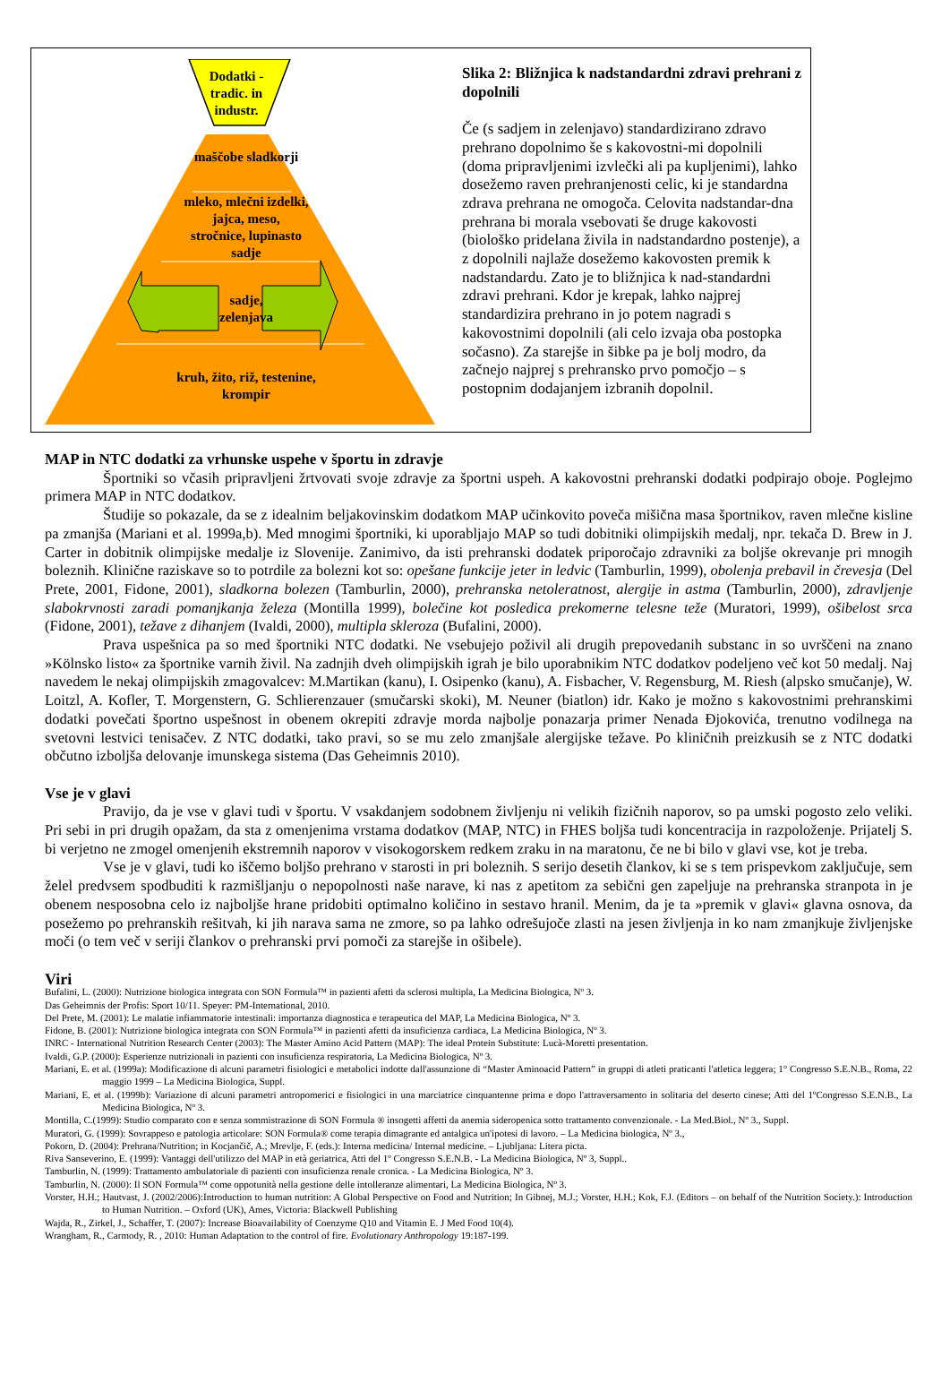Dodatki - tradic. in industr.
maščobe sladkorji
mleko, mlečni izdelki, jajca, meso, stročnice, lupinasto sadje
sadje, zelenjava
kruh, žito, riž, testenine, krompir
Slika 2: Bližnjica k nadstandardni zdravi prehrani z dopolnili
Če (s sadjem in zelenjavo) standardizirano zdravo prehrano dopolnimo še s kakovostni-mi dopolnili (doma pripravljenimi izvlečki ali pa kupljenimi), lahko dosežemo raven prehranjenosti celic, ki je standardna zdrava prehrana ne omogoča. Celovita nadstandar-dna prehrana bi morala vsebovati še druge kakovosti (biološko pridelana živila in nadstandardno postenje), a z dopolnili najlaže dosežemo kakovosten premik k nadstandardu. Zato je to bližnjica k nad-standardni zdravi prehrani. Kdor je krepak, lahko najprej standardizira prehrano in jo potem nagradi s kakovostnimi dopolnili (ali celo izvaja oba postopka sočasno). Za starejše in šibke pa je bolj modro, da začnejo najprej s prehransko prvo pomočjo – s postopnim dodajanjem izbranih dopolnil.
MAP in NTC dodatki za vrhunske uspehe v športu in zdravje
Športniki so včasih pripravljeni žrtvovati svoje zdravje za športni uspeh. A kakovostni prehranski dodatki podpirajo oboje. Poglejmo primera MAP in NTC dodatkov.
Študije so pokazale, da se z idealnim beljakovinskim dodatkom MAP učinkovito poveča mišična masa športnikov, raven mlečne kisline pa zmanjša (Mariani et al. 1999a,b). Med mnogimi športniki, ki uporabljajo MAP so tudi dobitniki olimpijskih medalj, npr. tekača D. Brew in J. Carter in dobitnik olimpijske medalje iz Slovenije. Zanimivo, da isti prehranski dodatek priporočajo zdravniki za boljše okrevanje pri mnogih boleznih. Klinične raziskave so to potrdile za bolezni kot so: opešane funkcije jeter in ledvic (Tamburlin, 1999), obolenja prebavil in črevesja (Del Prete, 2001, Fidone, 2001), sladkorna bolezen (Tamburlin, 2000), prehranska netoleratnost, alergije in astma (Tamburlin, 2000), zdravljenje slabokrvnosti zaradi pomanjkanja železa (Montilla 1999), bolečine kot posledica prekomerne telesne teže (Muratori, 1999), ošibelost srca (Fidone, 2001), težave z dihanjem (Ivaldi, 2000), multipla skleroza (Bufalini, 2000).
Prava uspešnica pa so med športniki NTC dodatki. Ne vsebujejo poživil ali drugih prepovedanih substanc in so uvrščeni na znano »Kölnsko listo« za športnike varnih živil. Na zadnjih dveh olimpijskih igrah je bilo uporabnikim NTC dodatkov podeljeno več kot 50 medalj. Naj navedem le nekaj olimpijskih zmagovalcev: M.Martikan (kanu), I. Osipenko (kanu), A. Fisbacher, V. Regensburg, M. Riesh (alpsko smučanje), W. Loitzl, A. Kofler, T. Morgenstern, G. Schlierenzauer (smučarski skoki), M. Neuner (biatlon) idr. Kako je možno s kakovostnimi prehranskimi dodatki povečati športno uspešnost in obenem okrepiti zdravje morda najbolje ponazarja primer Nenada Đjokovića, trenutno vodilnega na svetovni lestvici tenisačev. Z NTC dodatki, tako pravi, so se mu zelo zmanjšale alergijske težave. Po kliničnih preizkusih se z NTC dodatki občutno izboljša delovanje imunskega sistema (Das Geheimnis 2010).
Vse je v glavi
Pravijo, da je vse v glavi tudi v športu. V vsakdanjem sodobnem življenju ni velikih fizičnih naporov, so pa umski pogosto zelo veliki. Pri sebi in pri drugih opažam, da sta z omenjenima vrstama dodatkov (MAP, NTC) in FHES boljša tudi koncentracija in razpoloženje. Prijatelj S. bi verjetno ne zmogel omenjenih ekstremnih naporov v visokogorskem redkem zraku in na maratonu, če ne bi bilo v glavi vse, kot je treba.
Vse je v glavi, tudi ko iščemo boljšo prehrano v starosti in pri boleznih. S serijo desetih člankov, ki se s tem prispevkom zaključuje, sem želel predvsem spodbuditi k razmišljanju o nepopolnosti naše narave, ki nas z apetitom za sebični gen zapeljuje na prehranska stranpota in je obenem nesposobna celo iz najboljše hrane pridobiti optimalno količino in sestavo hranil. Menim, da je ta »premik v glavi« glavna osnova, da posežemo po prehranskih rešitvah, ki jih narava sama ne zmore, so pa lahko odrešujoče zlasti na jesen življenja in ko nam zmanjkuje življenjske moči (o tem več v seriji člankov o prehranski prvi pomoči za starejše in ošibele).
Viri
Bufalini, L. (2000): Nutrizione biologica integrata con SON Formula™ in pazienti afetti da sclerosi multipla, La Medicina Biologica, Nº 3.
Das Geheimnis der Profis: Sport 10/11. Speyer: PM-International, 2010.
Del Prete, M. (2001): Le malatie infiammatorie intestinali: importanza diagnostica e terapeutica del MAP, La Medicina Biologica, Nº 3.
Fidone, B. (2001): Nutrizione biologica integrata con SON Formula™ in pazienti afetti da insuficienza cardiaca, La Medicina Biologica, Nº 3.
INRC - International Nutrition Research Center (2003): The Master Amino Acid Pattern (MAP): The ideal Protein Substitute: Lucà-Moretti presentation.
Ivaldi, G.P. (2000): Esperienze nutrizionali in pazienti con insuficienza respiratoria, La Medicina Biologica, Nº 3.
Mariani, E. et al. (1999a): Modificazione di alcuni parametri fisiologici e metabolici indotte dall'assunzione di “Master Aminoacid Pattern” in gruppi di atleti praticanti l'atletica leggera; 1° Congresso S.E.N.B., Roma, 22 maggio 1999 – La Medicina Biologica, Suppl.
Mariani, E. et al. (1999b): Variazione di alcuni parametri antropomerici e fisiologici in una marciatrice cinquantenne prima e dopo l'attraversamento in solitaria del deserto cinese; Atti del 1ºCongresso S.E.N.B., La Medicina Biologica, Nº 3.
Montilla, C.(1999): Studio comparato con e senza sommistrazione di SON Formula ® insogetti affetti da anemia sideropenica sotto trattamento convenzionale. - La Med.Biol., Nº 3., Suppl.
Muratori, G. (1999): Sovrappeso e patologia articolare: SON Formula® come terapia dimagrante ed antalgica un'ipotesi di lavoro. – La Medicina biologica, Nº 3.,
Pokorn, D. (2004): Prehrana/Nutrition; in Kocjančič, A.; Mrevlje, F. (eds.): Interna medicina/ Internal medicine. – Ljubljana: Litera picta.
Riva Sanseverino, E. (1999): Vantaggi dell'utilizzo del MAP in età geriatrica, Atti del 1º Congresso S.E.N.B. - La Medicina Biologica, Nº 3, Suppl..
Tamburlin, N. (1999): Trattamento ambulatoriale di pazienti con insuficienza renale cronica. - La Medicina Biologica, Nº 3.
Tamburlin, N. (2000): Il SON Formula™ come oppotunità nella gestione delle intolleranze alimentari, La Medicina Biologica, Nº 3.
Vorster, H.H.; Hautvast, J. (2002/2006):Introduction to human nutrition: A Global Perspective on Food and Nutrition; In Gibnej, M.J.; Vorster, H.H.; Kok, F.J. (Editors – on behalf of the Nutrition Society.): Introduction to Human Nutrition. – Oxford (UK), Ames, Victoria: Blackwell Publishing
Wajda, R., Zirkel, J., Schaffer, T. (2007): Increase Bioavailability of Coenzyme Q10 and Vitamin E. J Med Food 10(4).
Wrangham, R., Carmody, R. , 2010: Human Adaptation to the control of fire. Evolutionary Anthropology 19:187-199.